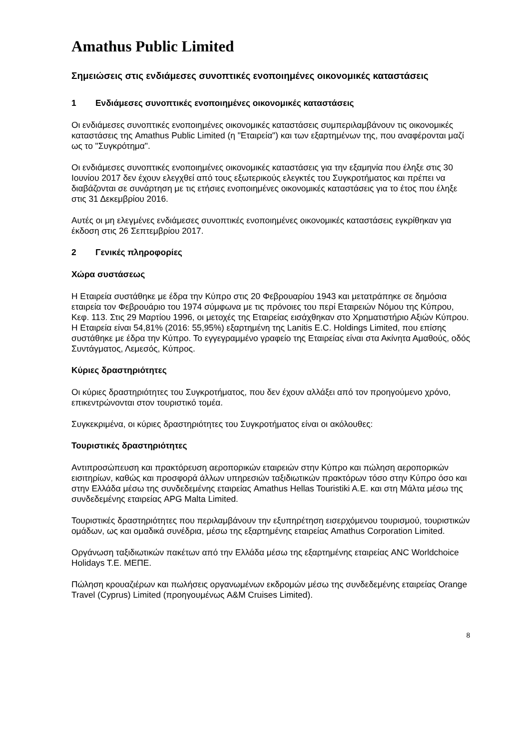Amathus Public Limited
Σημειώσεις στις ενδιάμεσες συνοπτικές ενοποιημένες οικονομικές καταστάσεις
1 Ενδιάμεσες συνοπτικές ενοποιημένες οικονομικές καταστάσεις
Οι ενδιάμεσες συνοπτικές ενοποιημένες οικονομικές καταστάσεις συμπεριλαμβάνουν τις οικονομικές καταστάσεις της Amathus Public Limited (η "Εταιρεία") και των εξαρτημένων της, που αναφέρονται μαζί ως το "Συγκρότημα".
Οι ενδιάμεσες συνοπτικές ενοποιημένες οικονομικές καταστάσεις για την εξαμηνία που έληξε στις 30 Ιουνίου 2017 δεν έχουν ελεγχθεί από τους εξωτερικούς ελεγκτές του Συγκροτήματος και πρέπει να διαβάζονται σε συνάρτηση με τις ετήσιες ενοποιημένες οικονομικές καταστάσεις για το έτος που έληξε στις 31 Δεκεμβρίου 2016.
Αυτές οι μη ελεγμένες ενδιάμεσες συνοπτικές ενοποιημένες οικονομικές καταστάσεις εγκρίθηκαν για έκδοση στις 26 Σεπτεμβρίου 2017.
2 Γενικές πληροφορίες
Χώρα συστάσεως
Η Εταιρεία συστάθηκε με έδρα την Κύπρο στις 20 Φεβρουαρίου 1943 και μετατράπηκε σε δημόσια εταιρεία τον Φεβρουάριο του 1974 σύμφωνα με τις πρόνοιες του περί Εταιρειών Νόμου της Κύπρου, Κεφ. 113. Στις 29 Μαρτίου 1996, οι μετοχές της Εταιρείας εισάχθηκαν στο Χρηματιστήριο Αξιών Κύπρου. Η Εταιρεία είναι 54,81% (2016: 55,95%) εξαρτημένη της Lanitis E.C. Holdings Limited, που επίσης συστάθηκε με έδρα την Κύπρο. Το εγγεγραμμένο γραφείο της Εταιρείας είναι στα Ακίνητα Αμαθούς, οδός Συντάγματος, Λεμεσός, Κύπρος.
Κύριες δραστηριότητες
Οι κύριες δραστηριότητες του Συγκροτήματος, που δεν έχουν αλλάξει από τον προηγούμενο χρόνο, επικεντρώνονται στον τουριστικό τομέα.
Συγκεκριμένα, οι κύριες δραστηριότητες του Συγκροτήματος είναι οι ακόλουθες:
Τουριστικές δραστηριότητες
Αντιπροσώπευση και πρακτόρευση αεροπορικών εταιρειών στην Κύπρο και πώληση αεροπορικών εισιτηρίων, καθώς και προσφορά άλλων υπηρεσιών ταξιδιωτικών πρακτόρων τόσο στην Κύπρο όσο και στην Ελλάδα μέσω της συνδεδεμένης εταιρείας Amathus Hellas Touristiki A.E. και στη Μάλτα μέσω της συνδεδεμένης εταιρείας APG Malta Limited.
Τουριστικές δραστηριότητες που περιλαμβάνουν την εξυπηρέτηση εισερχόμενου τουρισμού, τουριστικών ομάδων, ως και ομαδικά συνέδρια, μέσω της εξαρτημένης εταιρείας Amathus Corporation Limited.
Οργάνωση ταξιδιωτικών πακέτων από την Ελλάδα μέσω της εξαρτημένης εταιρείας ANC Worldchoice Holidays T.E. ΜΕΠΕ.
Πώληση κρουαζιέρων και πωλήσεις οργανωμένων εκδρομών μέσω της συνδεδεμένης εταιρείας Orange Travel (Cyprus) Limited (προηγουμένως A&M Cruises Limited).
8